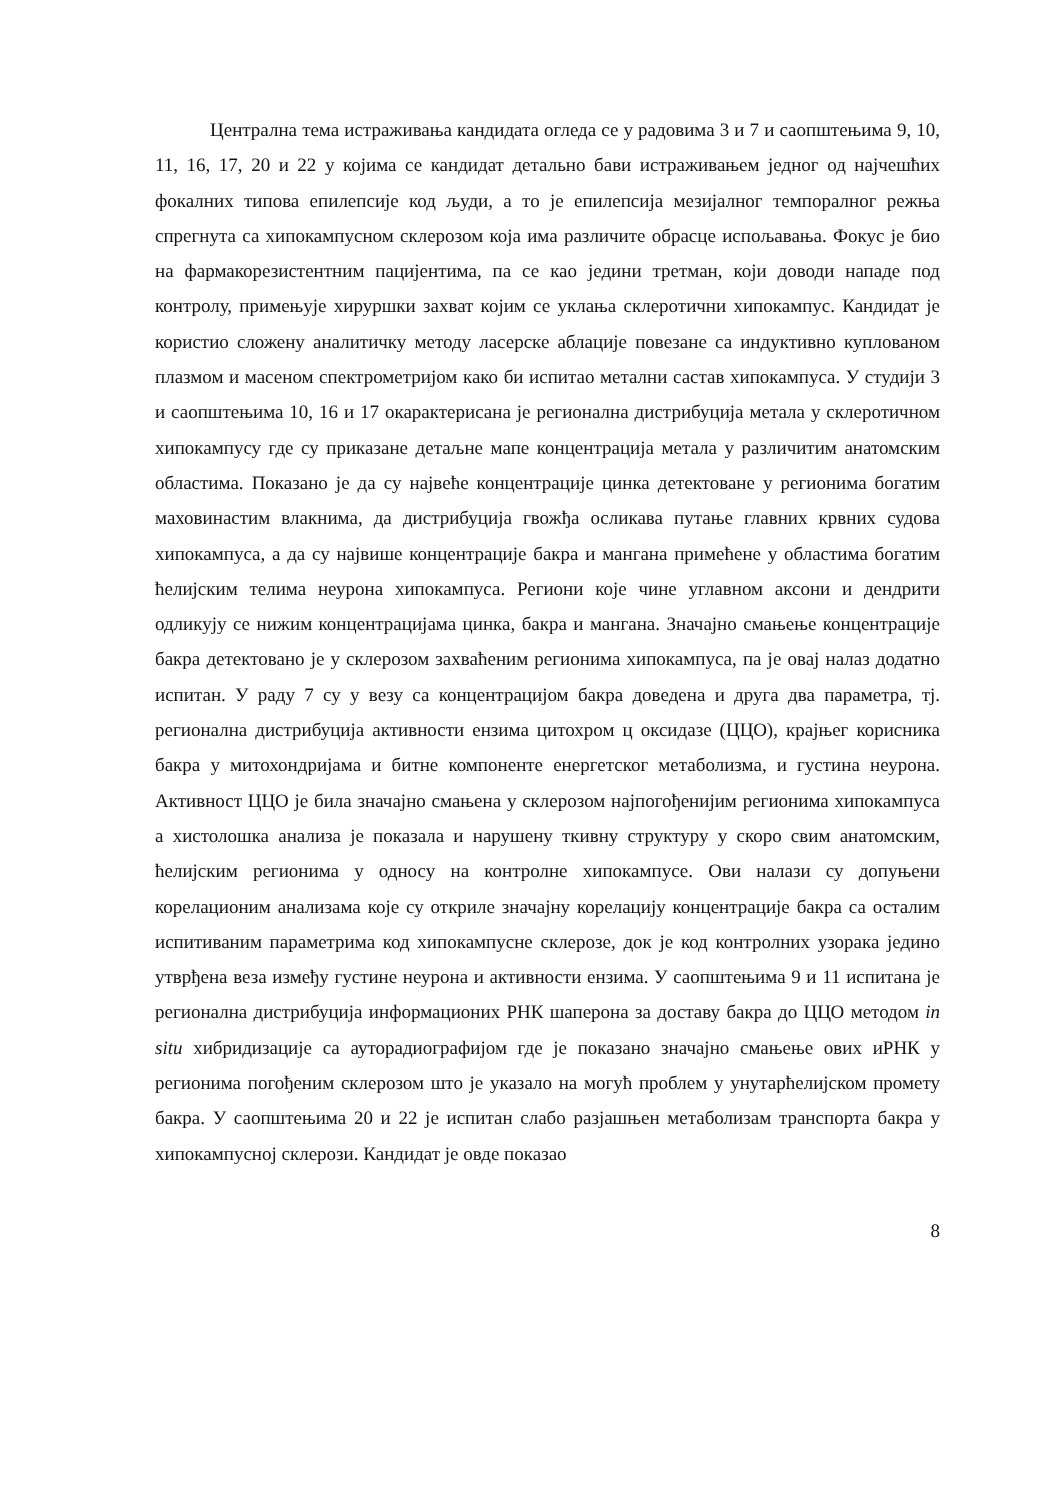Централна тема истраживања кандидата огледа се у радовима 3 и 7 и саопштењима 9, 10, 11, 16, 17, 20 и 22 у којима се кандидат детально бави истраживањем једног од најчешћих фокалних типова епилепсије код људи, а то је епилепсија мезијалног темпоралног режња спрегнута са хипокампусном склерозом која има различите обрасце испољавања. Фокус је био на фармакорезистентним пацијентима, па се као једини третман, који доводи нападе под контролу, примењује хируршки захват којим се уклања склеротични хипокампус. Кандидат је користио сложену аналитичку методу ласерске аблације повезане са индуктивно куплованом плазмом и масеном спектрометријом како би испитао метални састав хипокампуса. У студији 3 и саопштењима 10, 16 и 17 окарактерисана је регионална дистрибуција метала у склеротичном хипокампусу где су приказане детаљне мапе концентрација метала у различитим анатомским областима. Показано је да су највеће концентрације цинка детектоване у регионима богатим маховинастим влакнима, да дистрибуција гвожђа осликава путање главних крвних судова хипокампуса, а да су највише концентрације бакра и мангана примећене у областима богатим ћелијским телима неурона хипокампуса. Региони које чине углавном аксони и дендрити одликују се нижим концентрацијама цинка, бакра и мангана. Значајно смањење концентрације бакра детектовано је у склерозом захваћеним регионима хипокампуса, па је овај налаз додатно испитан. У раду 7 су у везу са концентрацијом бакра доведена и друга два параметра, тј. регионална дистрибуција активности ензима цитохром ц оксидазе (ЦЦО), крајњег корисника бакра у митохондријама и битне компоненте енергетског метаболизма, и густина неурона. Активност ЦЦО је била значајно смањена у склерозом најпогођенијим регионима хипокампуса а хистолошка анализа је показала и нарушену ткивну структуру у скоро свим анатомским, ћелијским регионима у односу на контролне хипокампусе. Ови налази су допуњени корелационим анализама које су откриле значајну корелацију концентрације бакра са осталим испитиваним параметрима код хипокампусне склерозе, док је код контролних узорака једино утврђена веза између густине неурона и активности ензима. У саопштењима 9 и 11 испитана је регионална дистрибуција информационих РНК шаперона за доставу бакра до ЦЦО методом in situ хибридизације са ауторадиографијом где је показано значајно смањење ових иРНК у регионима погођеним склерозом што је указало на могућ проблем у унутарћелијском промету бакра. У саопштењима 20 и 22 је испитан слабо разјашњен метаболизам транспорта бакра у хипокампусној склерози. Кандидат је овде показао
8